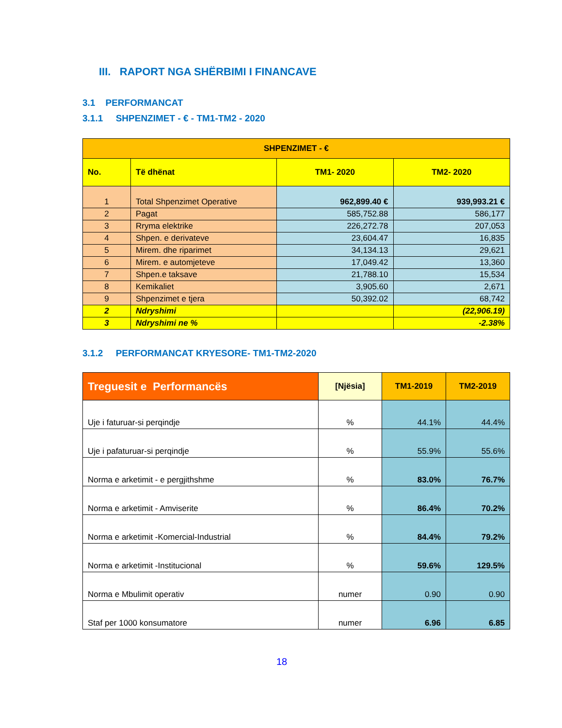III. RAPORT NGA SHËRBIMI I FINANCAVE
3.1 PERFORMANCAT
3.1.1 SHPENZIMET - € - TM1-TM2 - 2020
| SHPENZIMET - € | | | |
| --- | --- | --- | --- |
| No. | Të dhënat | TM1- 2020 | TM2- 2020 |
| 1 | Total Shpenzimet Operative | 962,899.40 € | 939,993.21 € |
| 2 | Pagat | 585,752.88 | 586,177 |
| 3 | Rryma elektrike | 226,272.78 | 207,053 |
| 4 | Shpen. e derivateve | 23,604.47 | 16,835 |
| 5 | Mirem. dhe riparimet | 34,134.13 | 29,621 |
| 6 | Mirem. e automjeteve | 17,049.42 | 13,360 |
| 7 | Shpen.e taksave | 21,788.10 | 15,534 |
| 8 | Kemikaliet | 3,905.60 | 2,671 |
| 9 | Shpenzimet e tjera | 50,392.02 | 68,742 |
| 2 | Ndryshimi | | (22,906.19) |
| 3 | Ndryshimi ne % | | -2.38% |
3.1.2 PERFORMANCAT KRYESORE- TM1-TM2-2020
| Treguesit e Performancës | [Njësia] | TM1-2019 | TM2-2019 |
| --- | --- | --- | --- |
| Uje i faturuar-si perqindje | % | 44.1% | 44.4% |
| Uje i pafaturuar-si perqindje | % | 55.9% | 55.6% |
| Norma e arketimit - e pergjithshme | % | 83.0% | 76.7% |
| Norma e arketimit - Amviserite | % | 86.4% | 70.2% |
| Norma e arketimit -Komercial-Industrial | % | 84.4% | 79.2% |
| Norma e arketimit -Institucional | % | 59.6% | 129.5% |
| Norma e Mbulimit operativ | numer | 0.90 | 0.90 |
| Staf per 1000 konsumatore | numer | 6.96 | 6.85 |
18